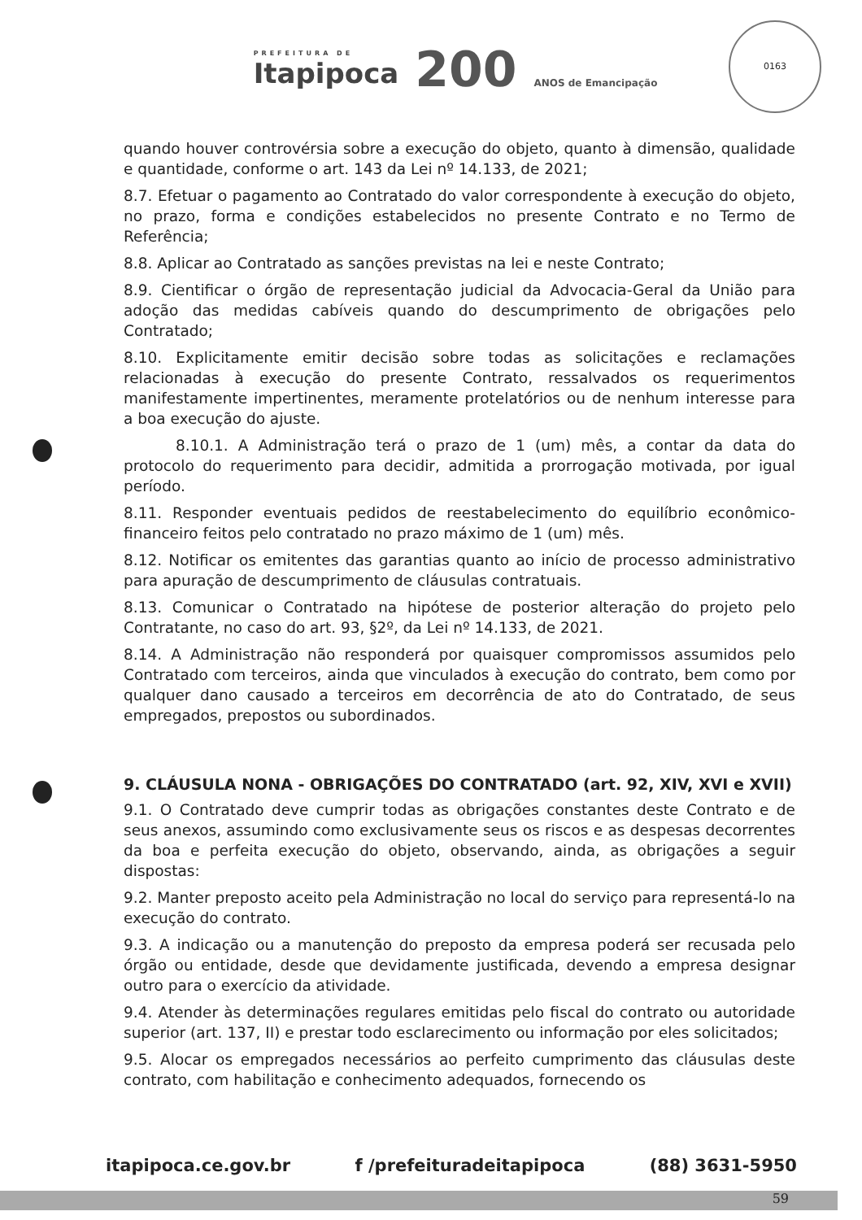PREFEITURA DE
Itapipoca
200 ANOS de Emancipação
0163
quando houver controvérsia sobre a execução do objeto, quanto à dimensão, qualidade e quantidade, conforme o art. 143 da Lei nº 14.133, de 2021;
8.7. Efetuar o pagamento ao Contratado do valor correspondente à execução do objeto, no prazo, forma e condições estabelecidos no presente Contrato e no Termo de Referência;
8.8. Aplicar ao Contratado as sanções previstas na lei e neste Contrato;
8.9. Cientificar o órgão de representação judicial da Advocacia-Geral da União para adoção das medidas cabíveis quando do descumprimento de obrigações pelo Contratado;
8.10. Explicitamente emitir decisão sobre todas as solicitações e reclamações relacionadas à execução do presente Contrato, ressalvados os requerimentos manifestamente impertinentes, meramente protelatórios ou de nenhum interesse para a boa execução do ajuste.
8.10.1. A Administração terá o prazo de 1 (um) mês, a contar da data do protocolo do requerimento para decidir, admitida a prorrogação motivada, por igual período.
8.11. Responder eventuais pedidos de reestabelecimento do equilíbrio econômico-financeiro feitos pelo contratado no prazo máximo de 1 (um) mês.
8.12. Notificar os emitentes das garantias quanto ao início de processo administrativo para apuração de descumprimento de cláusulas contratuais.
8.13. Comunicar o Contratado na hipótese de posterior alteração do projeto pelo Contratante, no caso do art. 93, §2º, da Lei nº 14.133, de 2021.
8.14. A Administração não responderá por quaisquer compromissos assumidos pelo Contratado com terceiros, ainda que vinculados à execução do contrato, bem como por qualquer dano causado a terceiros em decorrência de ato do Contratado, de seus empregados, prepostos ou subordinados.
9. CLÁUSULA NONA - OBRIGAÇÕES DO CONTRATADO (art. 92, XIV, XVI e XVII)
9.1. O Contratado deve cumprir todas as obrigações constantes deste Contrato e de seus anexos, assumindo como exclusivamente seus os riscos e as despesas decorrentes da boa e perfeita execução do objeto, observando, ainda, as obrigações a seguir dispostas:
9.2. Manter preposto aceito pela Administração no local do serviço para representá-lo na execução do contrato.
9.3. A indicação ou a manutenção do preposto da empresa poderá ser recusada pelo órgão ou entidade, desde que devidamente justificada, devendo a empresa designar outro para o exercício da atividade.
9.4. Atender às determinações regulares emitidas pelo fiscal do contrato ou autoridade superior (art. 137, II) e prestar todo esclarecimento ou informação por eles solicitados;
9.5. Alocar os empregados necessários ao perfeito cumprimento das cláusulas deste contrato, com habilitação e conhecimento adequados, fornecendo os
itapipoca.ce.gov.br f /prefeituradeitapipoca (88) 3631-5950
59